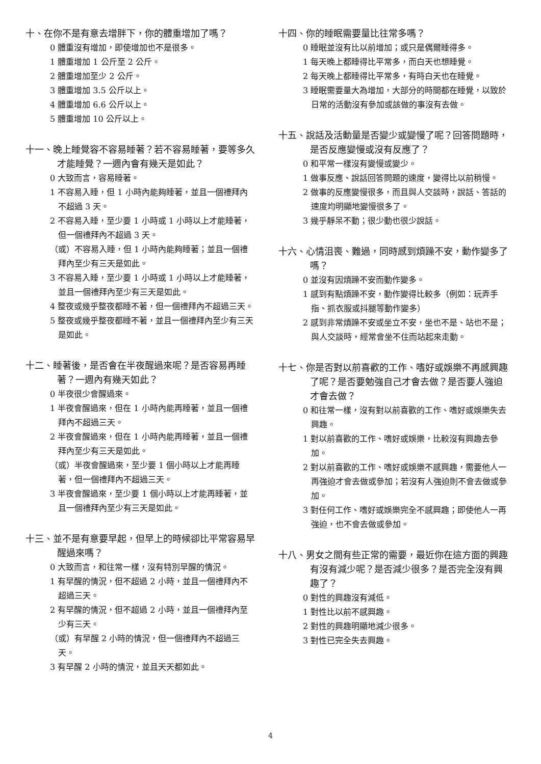十、在你不是有意去增胖下，你的體重增加了嗎？
0 體重沒有增加，即使增加也不是很多。
1 體重增加 1 公斤至 2 公斤。
2 體重增加至少 2 公斤。
3 體重增加 3.5 公斤以上。
4 體重增加 6.6 公斤以上。
5 體重增加 10 公斤以上。
十一、晚上睡覺容不容易睡著？若不容易睡著，要等多久才能睡覺？一週內會有幾天是如此？
0 大致而言，容易睡著。
1 不容易入睡，但 1 小時內能夠睡著，並且一個禮拜內不超過 3 天。
2 不容易入睡，至少要 1 小時或 1 小時以上才能睡著，但一個禮拜內不超過 3 天。
（或）不容易入睡，但 1 小時內能夠睡著；並且一個禮拜內至少有三天是如此。
3 不容易入睡，至少要 1 小時或 1 小時以上才能睡著，並且一個禮拜內至少有三天是如此。
4 整夜或幾乎整夜都睡不著，但一個禮拜內不超過三天。
5 整夜或幾乎整夜都睡不著，並且一個禮拜內至少有三天是如此。
十二、睡著後，是否會在半夜醒過來呢？是否容易再睡著？一週內有幾天如此？
0 半夜很少會醒過來。
1 半夜會醒過來，但在 1 小時內能再睡著，並且一個禮拜內不超過三天。
2 半夜會醒過來，但在 1 小時內能再睡著，並且一個禮拜內至少有三天是如此。
（或）半夜會醒過來，至少要 1 個小時以上才能再睡著，但一個禮拜內不超過三天。
3 半夜會醒過來，至少要 1 個小時以上才能再睡著，並且一個禮拜內至少有三天是如此。
十三、並不是有意要早起，但早上的時候卻比平常容易早醒過來嗎？
0 大致而言，和往常一樣，沒有特別早醒的情況。
1 有早醒的情況，但不超過 2 小時，並且一個禮拜內不超過三天。
2 有早醒的情況，但不超過 2 小時，並且一個禮拜內至少有三天。
（或）有早醒 2 小時的情況，但一個禮拜內不超過三天。
3 有早醒 2 小時的情況，並且天天都如此。
十四、你的睡眠需要量比往常多嗎？
0 睡眠並沒有比以前增加；或只是偶爾睡得多。
1 每天晚上都睡得比平常多，而白天也想睡覺。
2 每天晚上都睡得比平常多，有時白天也在睡覺。
3 睡眠需要量大為增加，大部分的時間都在睡覺，以致於日常的活動沒有參加或該做的事沒有去做。
十五、說話及活動量是否變少或變慢了呢？回答問題時，是否反應變慢或沒有反應了？
0 和平常一樣沒有變慢或變少。
1 做事反應、說話回答問題的速度，變得比以前稍慢。
2 做事的反應變慢很多，而且與人交談時，說話、答話的速度均明顯地變慢很多了。
3 幾乎靜呆不動；很少動也很少說話。
十六、心情沮喪、難過，同時感到煩躁不安，動作變多了嗎？
0 並沒有因煩躁不安而動作變多。
1 感到有點煩躁不安，動作變得比較多（例如：玩弄手指、抓衣服或抖腿等動作變多）
2 感到非常煩躁不安或坐立不安，坐也不是、站也不是；與人交談時，經常會坐不住而站起來走動。
十七、你是否對以前喜歡的工作、嗜好或娛樂不再感興趣了呢？是否要勉強自己才會去做？是否要人強迫才會去做？
0 和往常一樣，沒有對以前喜歡的工作、嗜好或娛樂失去興趣。
1 對以前喜歡的工作、嗜好或娛樂，比較沒有興趣去參加。
2 對以前喜歡的工作、嗜好或娛樂不感興趣，需要他人一再強迫才會去做或參加；若沒有人強迫則不會去做或參加。
3 對任何工作、嗜好或娛樂完全不感興趣；即使他人一再強迫，也不會去做或參加。
十八、男女之間有些正常的需要，最近你在這方面的興趣有沒有減少呢？是否減少很多？是否完全沒有興趣了？
0 對性的興趣沒有減低。
1 對性比以前不感興趣。
2 對性的興趣明顯地減少很多。
3 對性已完全失去興趣。
4